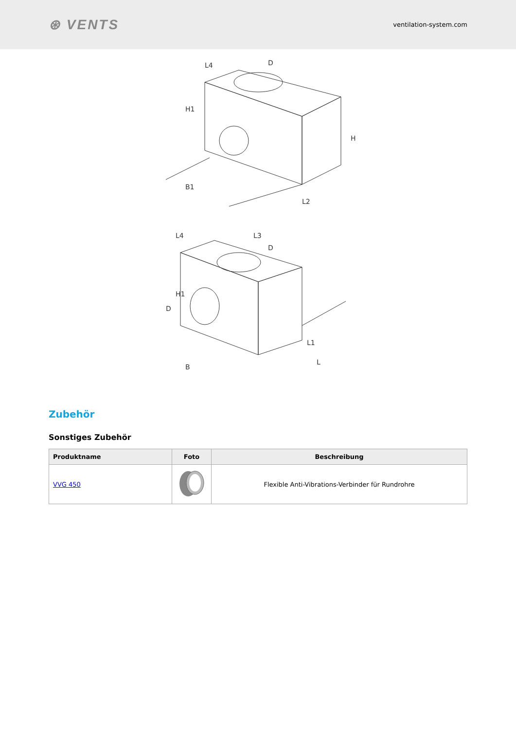⊛ VENTS
ventilation-system.com
H1
H
B1
L2
L3
H1
B
L1
L
L4
L4
D
D
D
Zubehör
Sonstiges Zubehör
| Produktname | Foto | Beschreibung |
| --- | --- | --- |
| VVG 450 | | Flexible Anti-Vibrations-Verbinder für Rundrohre |